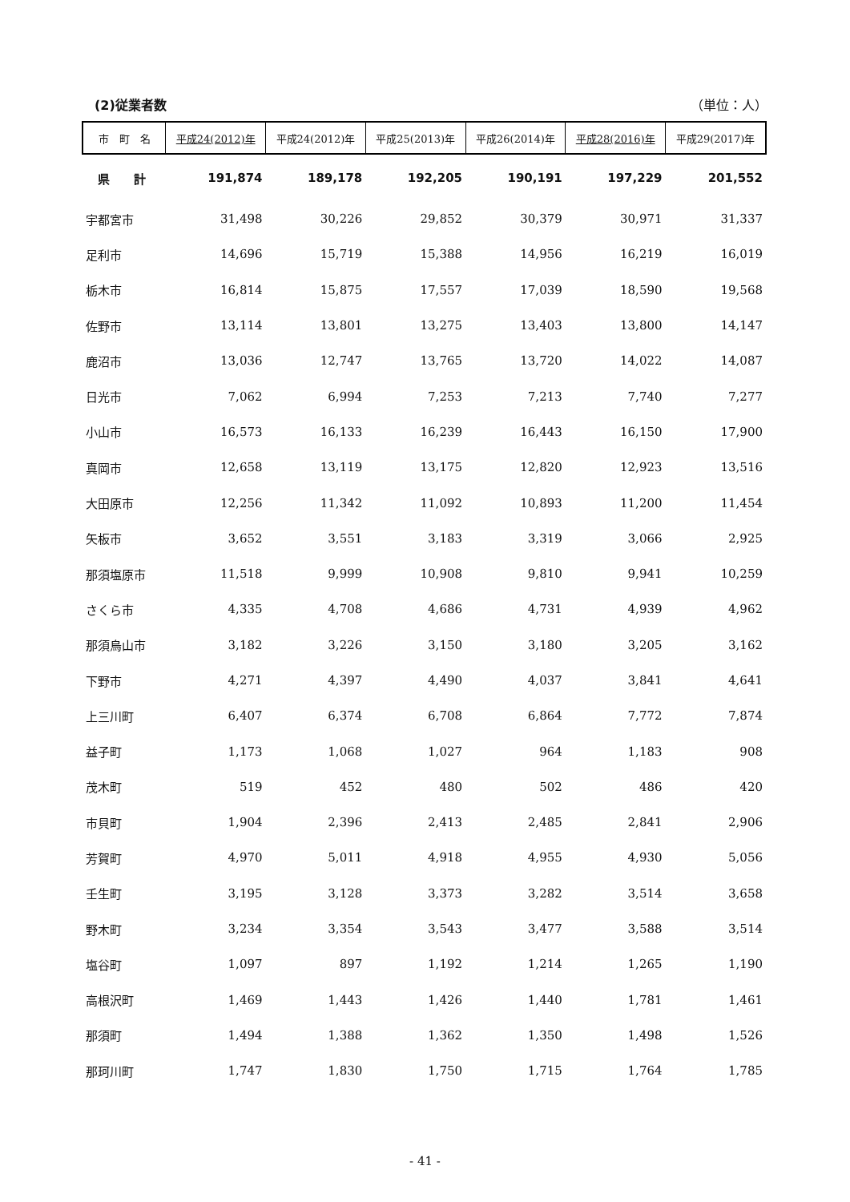(2)従業者数 （単位：人）
| 市 町 名 | 平成24(2012)年 | 平成24(2012)年 | 平成25(2013)年 | 平成26(2014)年 | 平成28(2016)年 | 平成29(2017)年 |
| --- | --- | --- | --- | --- | --- | --- |
| 県 計 | 191,874 | 189,178 | 192,205 | 190,191 | 197,229 | 201,552 |
| 宇都宮市 | 31,498 | 30,226 | 29,852 | 30,379 | 30,971 | 31,337 |
| 足利市 | 14,696 | 15,719 | 15,388 | 14,956 | 16,219 | 16,019 |
| 栃木市 | 16,814 | 15,875 | 17,557 | 17,039 | 18,590 | 19,568 |
| 佐野市 | 13,114 | 13,801 | 13,275 | 13,403 | 13,800 | 14,147 |
| 鹿沼市 | 13,036 | 12,747 | 13,765 | 13,720 | 14,022 | 14,087 |
| 日光市 | 7,062 | 6,994 | 7,253 | 7,213 | 7,740 | 7,277 |
| 小山市 | 16,573 | 16,133 | 16,239 | 16,443 | 16,150 | 17,900 |
| 真岡市 | 12,658 | 13,119 | 13,175 | 12,820 | 12,923 | 13,516 |
| 大田原市 | 12,256 | 11,342 | 11,092 | 10,893 | 11,200 | 11,454 |
| 矢板市 | 3,652 | 3,551 | 3,183 | 3,319 | 3,066 | 2,925 |
| 那須塩原市 | 11,518 | 9,999 | 10,908 | 9,810 | 9,941 | 10,259 |
| さくら市 | 4,335 | 4,708 | 4,686 | 4,731 | 4,939 | 4,962 |
| 那須烏山市 | 3,182 | 3,226 | 3,150 | 3,180 | 3,205 | 3,162 |
| 下野市 | 4,271 | 4,397 | 4,490 | 4,037 | 3,841 | 4,641 |
| 上三川町 | 6,407 | 6,374 | 6,708 | 6,864 | 7,772 | 7,874 |
| 益子町 | 1,173 | 1,068 | 1,027 | 964 | 1,183 | 908 |
| 茂木町 | 519 | 452 | 480 | 502 | 486 | 420 |
| 市貝町 | 1,904 | 2,396 | 2,413 | 2,485 | 2,841 | 2,906 |
| 芳賀町 | 4,970 | 5,011 | 4,918 | 4,955 | 4,930 | 5,056 |
| 壬生町 | 3,195 | 3,128 | 3,373 | 3,282 | 3,514 | 3,658 |
| 野木町 | 3,234 | 3,354 | 3,543 | 3,477 | 3,588 | 3,514 |
| 塩谷町 | 1,097 | 897 | 1,192 | 1,214 | 1,265 | 1,190 |
| 高根沢町 | 1,469 | 1,443 | 1,426 | 1,440 | 1,781 | 1,461 |
| 那須町 | 1,494 | 1,388 | 1,362 | 1,350 | 1,498 | 1,526 |
| 那珂川町 | 1,747 | 1,830 | 1,750 | 1,715 | 1,764 | 1,785 |
- 41 -